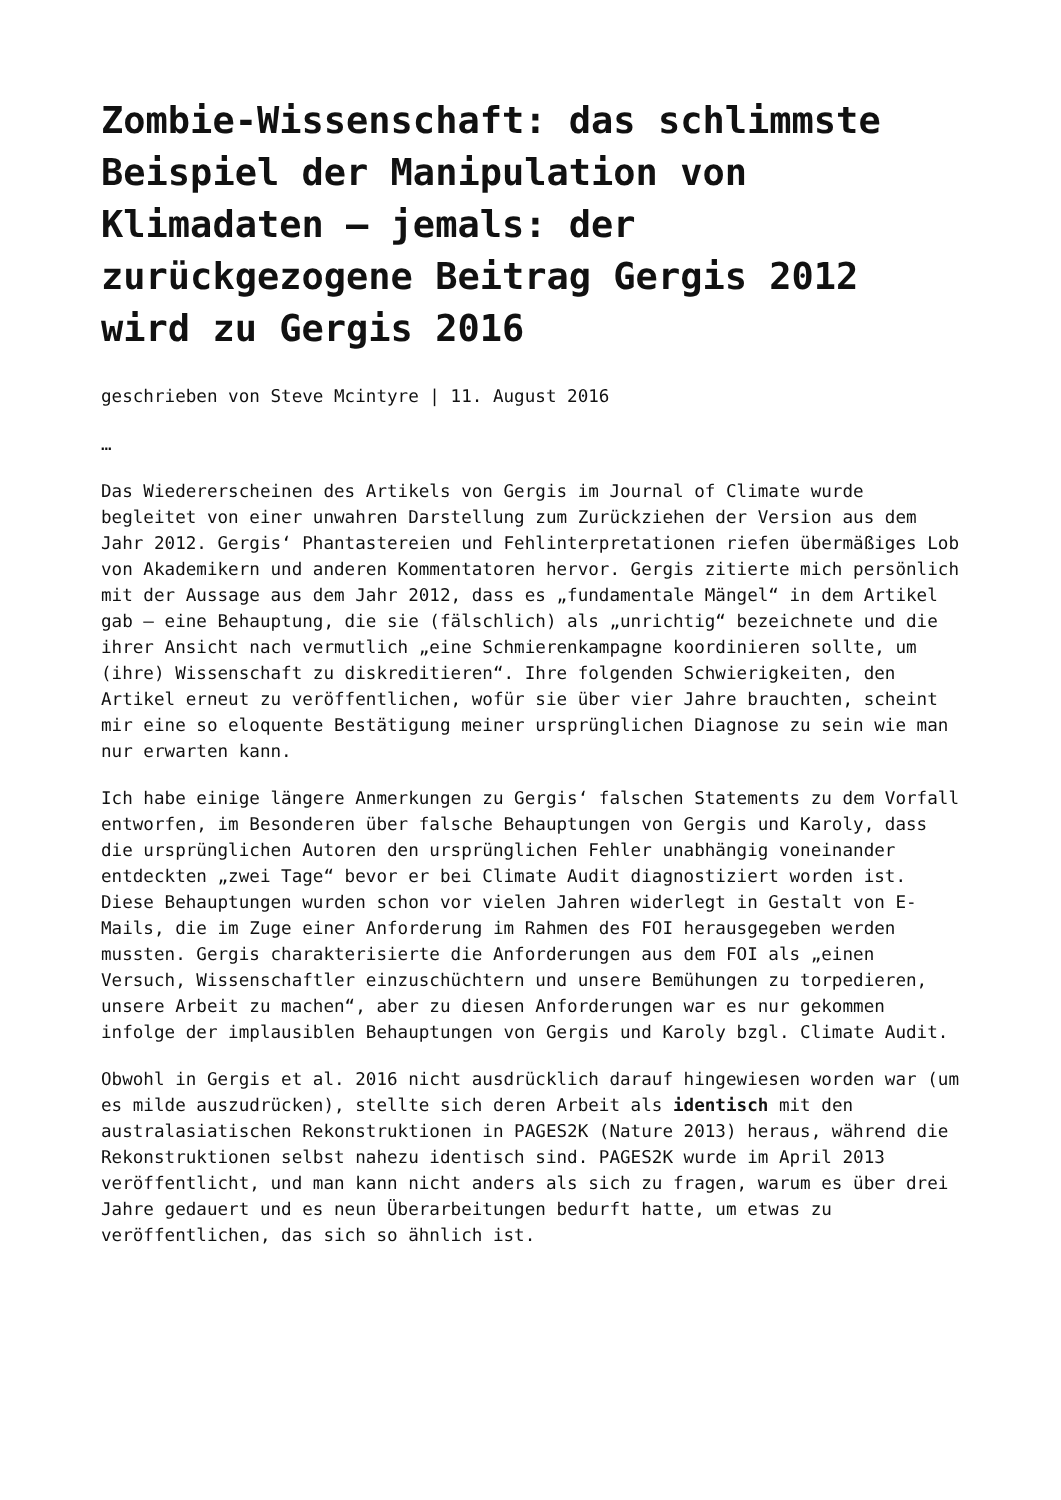Zombie-Wissenschaft: das schlimmste Beispiel der Manipulation von Klimadaten – jemals: der zurückgezogene Beitrag Gergis 2012 wird zu Gergis 2016
geschrieben von Steve Mcintyre | 11. August 2016
…
Das Wiedererscheinen des Artikels von Gergis im Journal of Climate wurde begleitet von einer unwahren Darstellung zum Zurückziehen der Version aus dem Jahr 2012. Gergis‘ Phantastereien und Fehlinterpretationen riefen übermäßiges Lob von Akademikern und anderen Kommentatoren hervor. Gergis zitierte mich persönlich mit der Aussage aus dem Jahr 2012, dass es „fundamentale Mängel“ in dem Artikel gab – eine Behauptung, die sie (fälschlich) als „unrichtig“ bezeichnete und die ihrer Ansicht nach vermutlich „eine Schmierenkampagne koordinieren sollte, um (ihre) Wissenschaft zu diskreditieren“. Ihre folgenden Schwierigkeiten, den Artikel erneut zu veröffentlichen, wofür sie über vier Jahre brauchten, scheint mir eine so eloquente Bestätigung meiner ursprünglichen Diagnose zu sein wie man nur erwarten kann.
Ich habe einige längere Anmerkungen zu Gergis‘ falschen Statements zu dem Vorfall entworfen, im Besonderen über falsche Behauptungen von Gergis und Karoly, dass die ursprünglichen Autoren den ursprünglichen Fehler unabhängig voneinander entdeckten „zwei Tage“ bevor er bei Climate Audit diagnostiziert worden ist. Diese Behauptungen wurden schon vor vielen Jahren widerlegt in Gestalt von E-Mails, die im Zuge einer Anforderung im Rahmen des FOI herausgegeben werden mussten. Gergis charakterisierte die Anforderungen aus dem FOI als „einen Versuch, Wissenschaftler einzuschüchtern und unsere Bemühungen zu torpedieren, unsere Arbeit zu machen“, aber zu diesen Anforderungen war es nur gekommen infolge der implausiblen Behauptungen von Gergis und Karoly bzgl. Climate Audit.
Obwohl in Gergis et al. 2016 nicht ausdrücklich darauf hingewiesen worden war (um es milde auszudrücken), stellte sich deren Arbeit als identisch mit den australasiatischen Rekonstruktionen in PAGES2K (Nature 2013) heraus, während die Rekonstruktionen selbst nahezu identisch sind. PAGES2K wurde im April 2013 veröffentlicht, und man kann nicht anders als sich zu fragen, warum es über drei Jahre gedauert und es neun Überarbeitungen bedurft hatte, um etwas zu veröffentlichen, das sich so ähnlich ist.